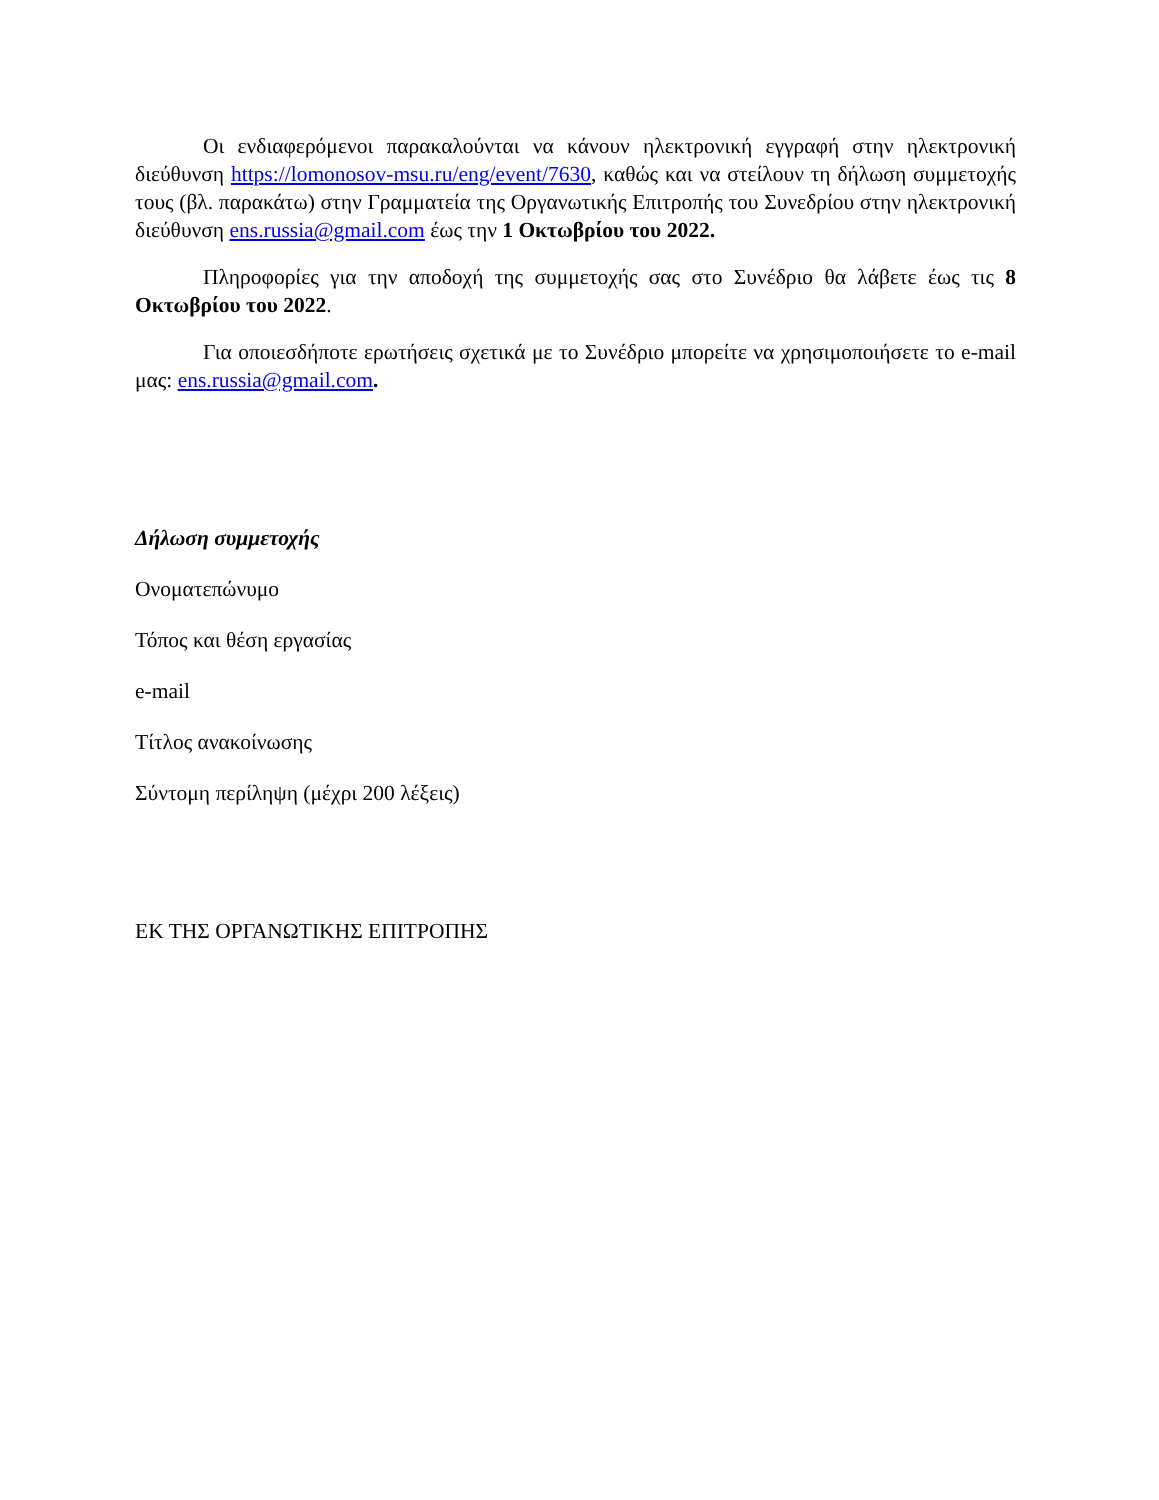Οι ενδιαφερόμενοι παρακαλούνται να κάνουν ηλεκτρονική εγγραφή στην ηλεκτρονική διεύθυνση https://lomonosov-msu.ru/eng/event/7630, καθώς και να στείλουν τη δήλωση συμμετοχής τους (βλ. παρακάτω) στην Γραμματεία της Οργανωτικής Επιτροπής του Συνεδρίου στην ηλεκτρονική διεύθυνση ens.russia@gmail.com έως την 1 Οκτωβρίου του 2022.
Πληροφορίες για την αποδοχή της συμμετοχής σας στο Συνέδριο θα λάβετε έως τις 8 Οκτωβρίου του 2022.
Για οποιεσδήποτε ερωτήσεις σχετικά με το Συνέδριο μπορείτε να χρησιμοποιήσετε το e-mail μας: ens.russia@gmail.com.
Δήλωση συμμετοχής
Ονοματεπώνυμο
Τόπος και θέση εργασίας
e-mail
Τίτλος ανακοίνωσης
Σύντομη περίληψη (μέχρι 200 λέξεις)
ΕΚ ΤΗΣ ΟΡΓΑΝΩΤΙΚΗΣ ΕΠΙΤΡΟΠΗΣ